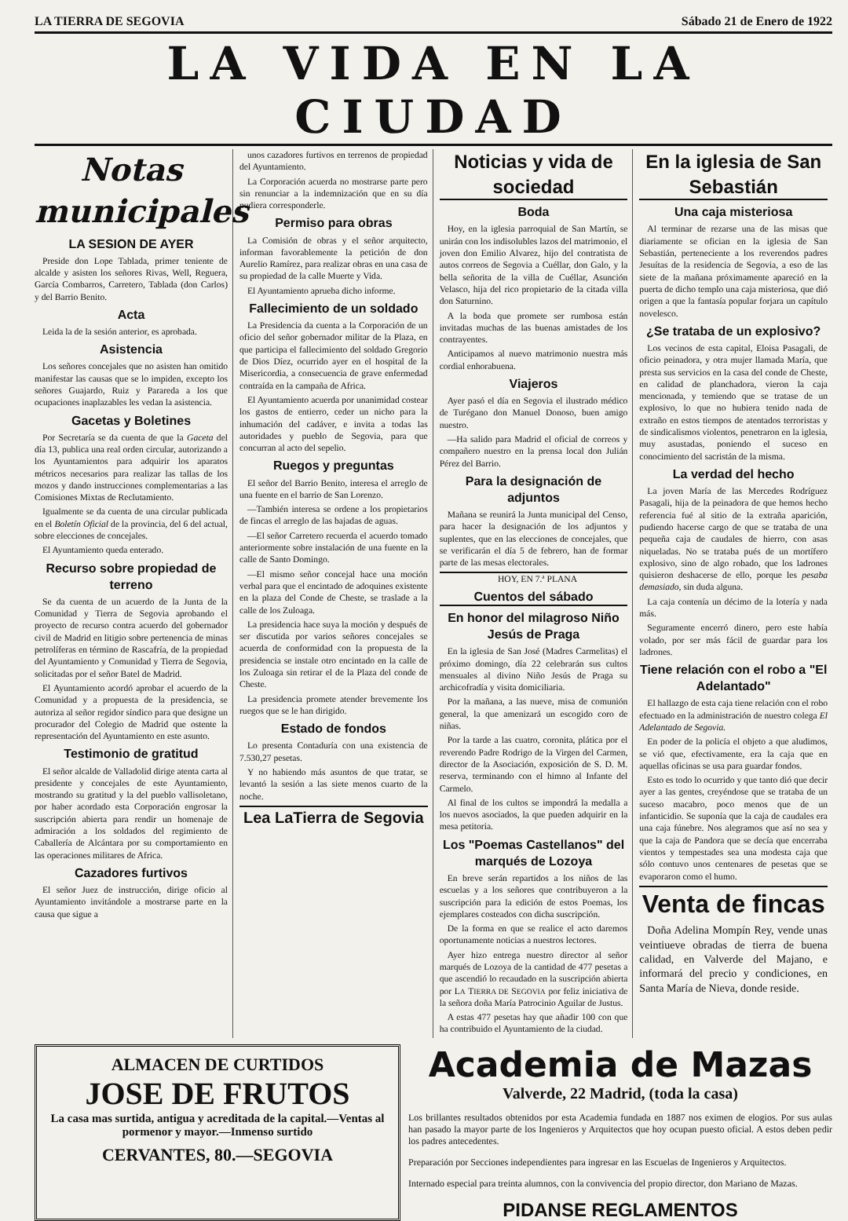LA TIERRA DE SEGOVIA Sábado 21 de Enero de 1922
LA VIDA EN LA CIUDAD
Notas municipales
LA SESION DE AYER
Preside don Lope Tablada, primer teniente de alcalde y asisten los señores Rivas, Well, Reguera, García Combarros, Carretero, Tablada (don Carlos) y del Barrio Benito.
Acta
Leida la de la sesión anterior, es aprobada.
Asistencia
Los señores concejales que no asisten han omitido manifestar las causas que se lo impiden, excepto los señores Guajardo, Ruiz y Parareda a los que ocupaciones inaplazables les vedan la asistencia.
Gacetas y Boletines
Por Secretaría se da cuenta de que la Gaceta del día 13, publica una real orden circular, autorizando a los Ayuntamientos para adquirir los aparatos métricos necesarios para realizar las tallas de los mozos y dando instrucciones complementarias a las Comisiones Mixtas de Reclutamiento.
Igualmente se da cuenta de una circular publicada en el Boletín Oficial de la provincia, del 6 del actual, sobre elecciones de concejales.
El Ayuntamiento queda enterado.
Recurso sobre propiedad de terreno
Se da cuenta de un acuerdo de la Junta de la Comunidad y Tierra de Segovia aprobando el proyecto de recurso contra acuerdo del gobernador civil de Madrid en litigio sobre pertenencia de minas petrolíferas en término de Rascafría, de la propiedad del Ayuntamiento y Comunidad y Tierra de Segovia, solicitadas por el señor Batel de Madrid.
El Ayuntamiento acordó aprobar el acuerdo de la Comunidad y a propuesta de la presidencia, se autoriza al señor regidor síndico para que designe un procurador del Colegio de Madrid que ostente la representación del Ayuntamiento en este asunto.
Testimonio de gratitud
El señor alcalde de Valladolid dirige atenta carta al presidente y concejales de este Ayuntamiento, mostrando su gratitud y la del pueblo vallisoletano, por haber acordado esta Corporación engrosar la suscripción abierta para rendir un homenaje de admiración a los soldados del regimiento de Caballería de Alcántara por su comportamiento en las operaciones militares de Africa.
Cazadores furtivos
El señor Juez de instrucción, dirige oficio al Ayuntamiento invitándole a mostrarse parte en la causa que sigue a
unos cazadores furtivos en terrenos de propiedad del Ayuntamiento.
La Corporación acuerda no mostrarse parte pero sin renunciar a la indemnización que en su día pudiera corresponderle.
Permiso para obras
La Comisión de obras y el señor arquitecto, informan favorablemente la petición de don Aurelio Ramírez, para realizar obras en una casa de su propiedad de la calle Muerte y Vida.
El Ayuntamiento aprueba dicho informe.
Fallecimiento de un soldado
La Presidencia da cuenta a la Corporación de un oficio del señor gobernador militar de la Plaza, en que participa el fallecimiento del soldado Gregorio de Dios Díez, ocurrido ayer en el hospital de la Misericordia, a consecuencia de grave enfermedad contraída en la campaña de Africa.
El Ayuntamiento acuerda por unanimidad costear los gastos de entierro, ceder un nicho para la inhumación del cadáver, e invita a todas las autoridades y pueblo de Segovia, para que concurran al acto del sepelio.
Ruegos y preguntas
El señor del Barrio Benito, interesa el arreglo de una fuente en el barrio de San Lorenzo.
—También interesa se ordene a los propietarios de fincas el arreglo de las bajadas de aguas.
—El señor Carretero recuerda el acuerdo tomado anteriormente sobre instalación de una fuente en la calle de Santo Domingo.
—El mismo señor concejal hace una moción verbal para que el encintado de adoquines existente en la plaza del Conde de Cheste, se traslade a la calle de los Zuloaga.
La presidencia hace suya la moción y después de ser discutida por varios señores concejales se acuerda de conformidad con la propuesta de la presidencia se instale otro encintado en la calle de los Zuloaga sin retirar el de la Plaza del conde de Cheste.
La presidencia promete atender brevemente los ruegos que se le han dirigido.
Estado de fondos
Lo presenta Contaduría con una existencia de 7.530,27 pesetas.
Y no habiendo más asuntos de que tratar, se levantó la sesión a las siete menos cuarto de la noche.
Lea LaTierra de Segovia
Noticias y vida de sociedad
Boda
Hoy, en la iglesia parroquial de San Martín, se unirán con los indisolubles lazos del matrimonio, el joven don Emilio Alvarez, hijo del contratista de autos correos de Segovia a Cuéllar, don Galo, y la bella señorita de la villa de Cuéllar, Asunción Velasco, hija del rico propietario de la citada villa don Saturnino.
A la boda que promete ser rumbosa están invitadas muchas de las buenas amistades de los contrayentes.
Anticipamos al nuevo matrimonio nuestra más cordial enhorabuena.
Viajeros
Ayer pasó el día en Segovia el ilustrado médico de Turégano don Manuel Donoso, buen amigo nuestro.
—Ha salido para Madrid el oficial de correos y compañero nuestro en la prensa local don Julián Pérez del Barrio.
Para la designación de adjuntos
Mañana se reunirá la Junta municipal del Censo, para hacer la designación de los adjuntos y suplentes, que en las elecciones de concejales, que se verificarán el día 5 de febrero, han de formar parte de las mesas electorales.
HOY, EN 7.ª PLANA
Cuentos del sábado
En honor del milagroso Niño Jesús de Praga
En la iglesia de San José (Madres Carmelitas) el próximo domingo, día 22 celebrarán sus cultos mensuales al divino Niño Jesús de Praga su archicofradía y visita domiciliaria.
Por la mañana, a las nueve, misa de comunión general, la que amenizará un escogido coro de niñas.
Por la tarde a las cuatro, coronita, plática por el reverendo Padre Rodrigo de la Virgen del Carmen, director de la Asociación, exposición de S. D. M. reserva, terminando con el himno al Infante del Carmelo.
Al final de los cultos se impondrá la medalla a los nuevos asociados, la que pueden adquirir en la mesa petitoria.
Los "Poemas Castellanos" del marqués de Lozoya
En breve serán repartidos a los niños de las escuelas y a los señores que contribuyeron a la suscripción para la edición de estos Poemas, los ejemplares costeados con dicha suscripción.
De la forma en que se realice el acto daremos oportunamente noticias a nuestros lectores.
Ayer hizo entrega nuestro director al señor marqués de Lozoya de la cantidad de 477 pesetas a que ascendió lo recaudado en la suscripción abierta por LA TIERRA DE SEGOVIA por feliz iniciativa de la señora doña María Patrocinio Aguilar de Justus.
A estas 477 pesetas hay que añadir 100 con que ha contribuido el Ayuntamiento de la ciudad.
En la iglesia de San Sebastián
Una caja misteriosa
Al terminar de rezarse una de las misas que diariamente se ofician en la iglesia de San Sebastián, perteneciente a los reverendos padres Jesuítas de la residencia de Segovia, a eso de las siete de la mañana próximamente apareció en la puerta de dicho templo una caja misteriosa, que dió origen a que la fantasía popular forjara un capítulo novelesco.
¿Se trataba de un explosivo?
Los vecinos de esta capital, Eloisa Pasagali, de oficio peinadora, y otra mujer llamada María, que presta sus servicios en la casa del conde de Cheste, en calidad de planchadora, vieron la caja mencionada, y temiendo que se tratase de un explosivo, lo que no hubiera tenido nada de extraño en estos tiempos de atentados terroristas y de sindicalismos violentos, penetraron en la iglesia, muy asustadas, poniendo el suceso en conocimiento del sacristán de la misma.
La verdad del hecho
La joven María de las Mercedes Rodríguez Pasagali, hija de la peinadora de que hemos hecho referencia fué al sitio de la extraña aparición, pudiendo hacerse cargo de que se trataba de una pequeña caja de caudales de hierro, con asas niqueladas. No se trataba pués de un mortífero explosivo, sino de algo robado, que los ladrones quisieron deshacerse de ello, porque les pesaba demasiado, sin duda alguna.
La caja contenía un décimo de la lotería y nada más.
Seguramente encerró dinero, pero este había volado, por ser más fácil de guardar para los ladrones.
Tiene relación con el robo a "El Adelantado"
El hallazgo de esta caja tiene relación con el robo efectuado en la administración de nuestro colega El Adelantado de Segovia.
En poder de la policía el objeto a que aludimos, se vió que, efectivamente, era la caja que en aquellas oficinas se usa para guardar fondos.
Esto es todo lo ocurrido y que tanto dió que decir ayer a las gentes, creyéndose que se trataba de un suceso macabro, poco menos que de un infanticidio. Se suponía que la caja de caudales era una caja fúnebre. Nos alegramos que así no sea y que la caja de Pandora que se decía que encerraba vientos y tempestades sea una modesta caja que sólo contuvo unos centenares de pesetas que se evaporaron como el humo.
Venta de fincas
Doña Adelina Mompín Rey, vende unas veintiueve obradas de tierra de buena calidad, en Valverde del Majano, e informará del precio y condiciones, en Santa María de Nieva, donde reside.
ALMACEN DE CURTIDOS
JOSE DE FRUTOS
La casa mas surtida, antigua y acreditada de la capital.—Ventas al pormenor y mayor.—Inmenso surtido
CERVANTES, 80.—SEGOVIA
Academia de Mazas
Valverde, 22 Madrid, (toda la casa)
Los brillantes resultados obtenidos por esta Academia fundada en 1887 nos eximen de elogios. Por sus aulas han pasado la mayor parte de los Ingenieros y Arquitectos que hoy ocupan puesto oficial. A estos deben pedir los padres antecedentes.
Preparación por Secciones independientes para ingresar en las Escuelas de Ingenieros y Arquitectos.
Internado especial para treinta alumnos, con la convivencia del propio director, don Mariano de Mazas.
PIDANSE REGLAMENTOS